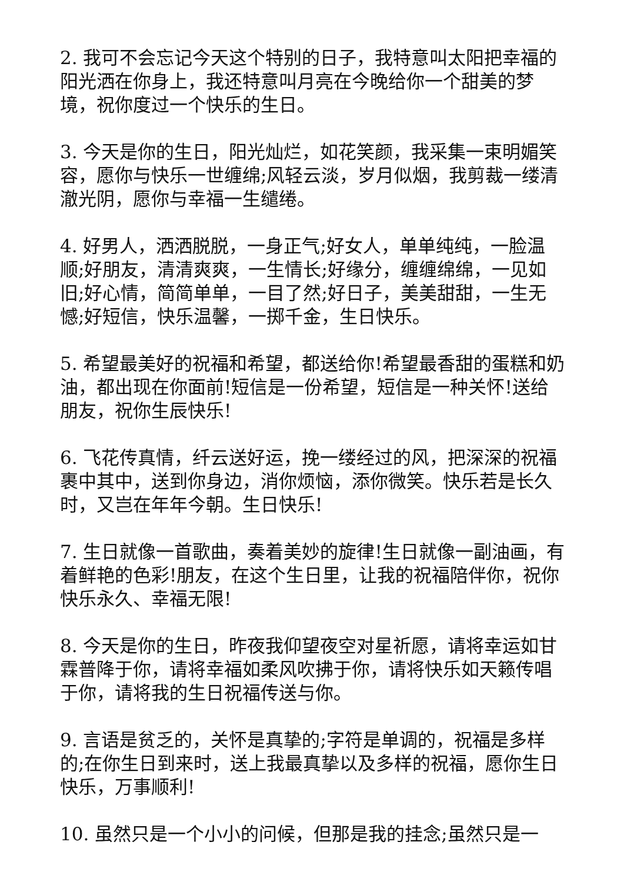2. 我可不会忘记今天这个特别的日子，我特意叫太阳把幸福的阳光洒在你身上，我还特意叫月亮在今晚给你一个甜美的梦境，祝你度过一个快乐的生日。
3. 今天是你的生日，阳光灿烂，如花笑颜，我采集一束明媚笑容，愿你与快乐一世缠绵;风轻云淡，岁月似烟，我剪裁一缕清澈光阴，愿你与幸福一生缱绻。
4. 好男人，洒洒脱脱，一身正气;好女人，单单纯纯，一脸温顺;好朋友，清清爽爽，一生情长;好缘分，缠缠绵绵，一见如旧;好心情，简简单单，一目了然;好日子，美美甜甜，一生无憾;好短信，快乐温馨，一掷千金，生日快乐。
5. 希望最美好的祝福和希望，都送给你!希望最香甜的蛋糕和奶油，都出现在你面前!短信是一份希望，短信是一种关怀!送给朋友，祝你生辰快乐!
6. 飞花传真情，纤云送好运，挽一缕经过的风，把深深的祝福裹中其中，送到你身边，消你烦恼，添你微笑。快乐若是长久时，又岂在年年今朝。生日快乐!
7. 生日就像一首歌曲，奏着美妙的旋律!生日就像一副油画，有着鲜艳的色彩!朋友，在这个生日里，让我的祝福陪伴你，祝你快乐永久、幸福无限!
8. 今天是你的生日，昨夜我仰望夜空对星祈愿，请将幸运如甘霖普降于你，请将幸福如柔风吹拂于你，请将快乐如天籁传唱于你，请将我的生日祝福传送与你。
9. 言语是贫乏的，关怀是真挚的;字符是单调的，祝福是多样的;在你生日到来时，送上我最真挚以及多样的祝福，愿你生日快乐，万事顺利!
10. 虽然只是一个小小的问候，但那是我的挂念;虽然只是一